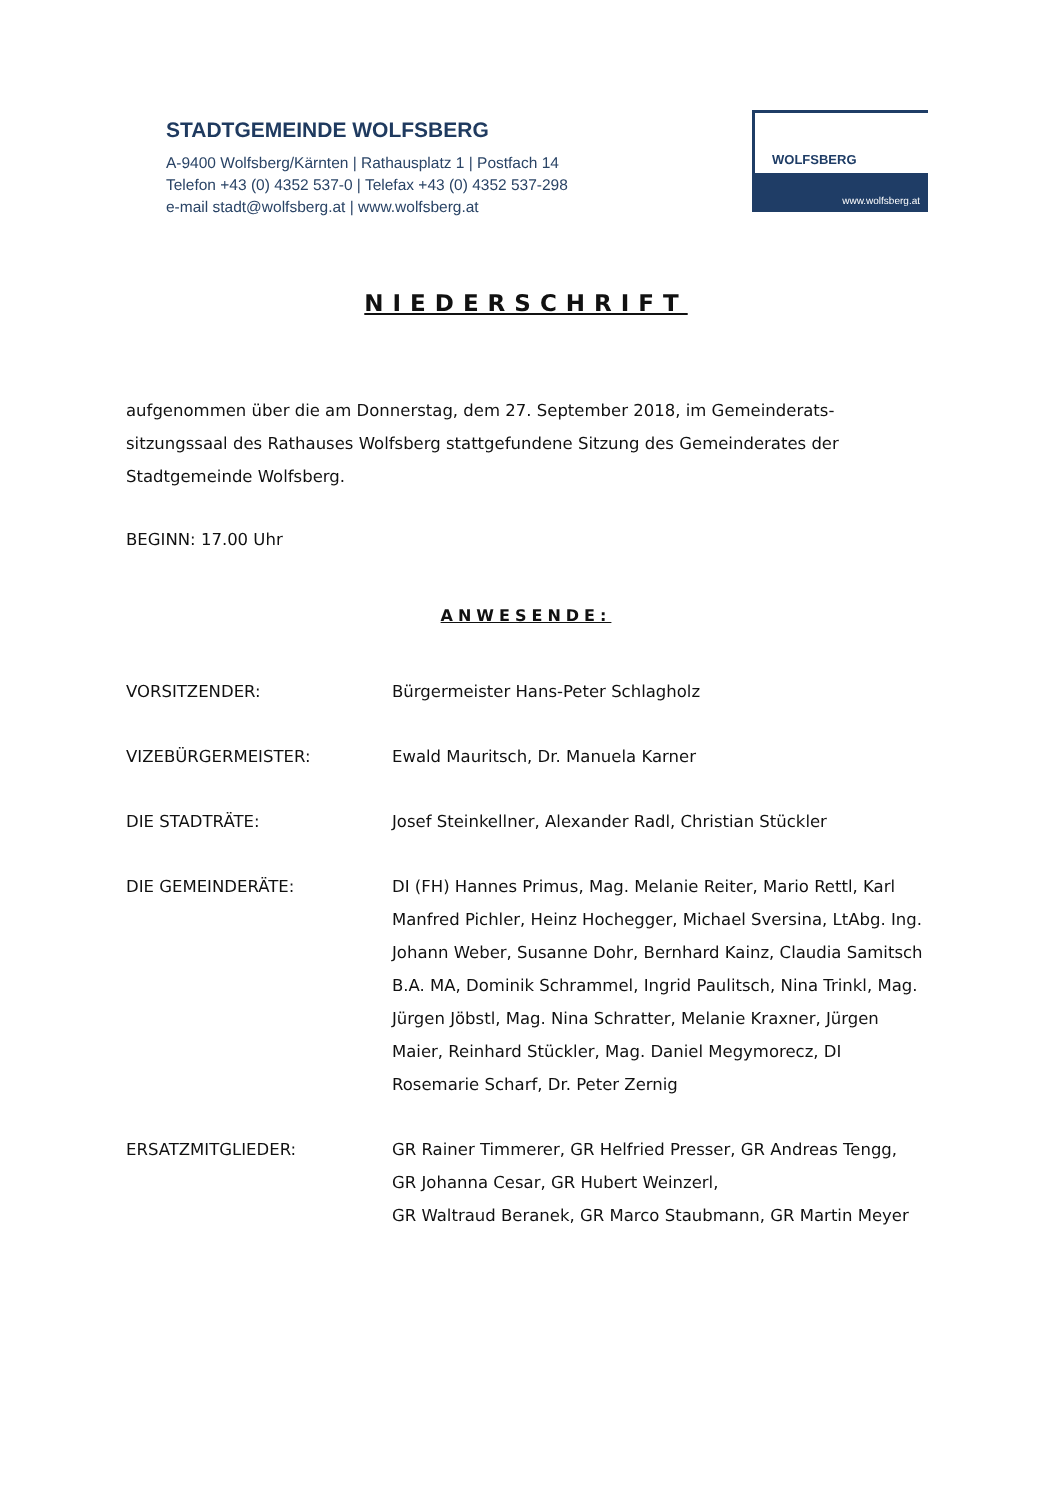STADTGEMEINDE WOLFSBERG
A-9400 Wolfsberg/Kärnten | Rathausplatz 1 | Postfach 14
Telefon +43 (0) 4352 537-0 | Telefax +43 (0) 4352 537-298
e-mail stadt@wolfsberg.at | www.wolfsberg.at
WOLFSBERG
www.wolfsberg.at
NIEDERSCHRIFT
aufgenommen über die am Donnerstag, dem 27. September 2018, im Gemeinderats-sitzungssaal des Rathauses Wolfsberg stattgefundene Sitzung des Gemeinderates der Stadtgemeinde Wolfsberg.
BEGINN: 17.00 Uhr
ANWESENDE:
VORSITZENDER: Bürgermeister Hans-Peter Schlagholz
VIZEBÜRGERMEISTER: Ewald Mauritsch, Dr. Manuela Karner
DIE STADTRÄTE: Josef Steinkellner, Alexander Radl, Christian Stückler
DIE GEMEINDERÄTE: DI (FH) Hannes Primus, Mag. Melanie Reiter, Mario Rettl, Karl Manfred Pichler, Heinz Hochegger, Michael Sversina, LtAbg. Ing. Johann Weber, Susanne Dohr, Bernhard Kainz, Claudia Samitsch B.A. MA, Dominik Schrammel, Ingrid Paulitsch, Nina Trinkl, Mag. Jürgen Jöbstl, Mag. Nina Schratter, Melanie Kraxner, Jürgen Maier, Reinhard Stückler, Mag. Daniel Megymorecz, DI Rosemarie Scharf, Dr. Peter Zernig
ERSATZMITGLIEDER: GR Rainer Timmerer, GR Helfried Presser, GR Andreas Tengg, GR Johanna Cesar, GR Hubert Weinzerl,
GR Waltraud Beranek, GR Marco Staubmann, GR Martin Meyer